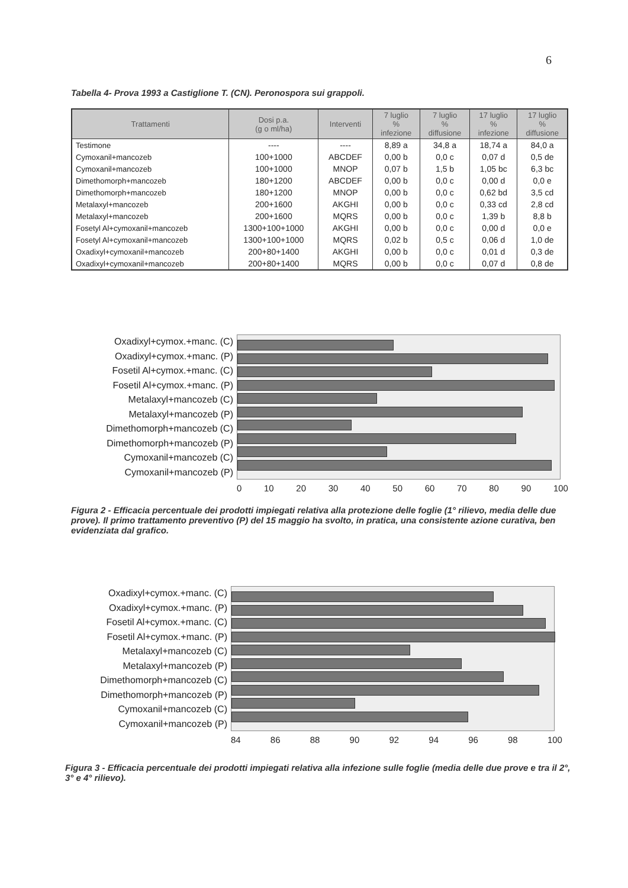6
Tabella 4- Prova 1993 a Castiglione T. (CN). Peronospora sui grappoli.
| Trattamenti | Dosi p.a. (g o ml/ha) | Interventi | 7 luglio % infezione | 7 luglio % diffusione | 17 luglio % infezione | 17 luglio % diffusione |
| --- | --- | --- | --- | --- | --- | --- |
| Testimone | ---- | ---- | 8,89 a | 34,8 a | 18,74 a | 84,0 a |
| Cymoxanil+mancozeb | 100+1000 | ABCDEF | 0,00 b | 0,0 c | 0,07 d | 0,5 de |
| Cymoxanil+mancozeb | 100+1000 | MNOP | 0,07 b | 1,5 b | 1,05 bc | 6,3 bc |
| Dimethomorph+mancozeb | 180+1200 | ABCDEF | 0,00 b | 0,0 c | 0,00 d | 0,0 e |
| Dimethomorph+mancozeb | 180+1200 | MNOP | 0,00 b | 0,0 c | 0,62 bd | 3,5 cd |
| Metalaxyl+mancozeb | 200+1600 | AKGHI | 0,00 b | 0,0 c | 0,33 cd | 2,8 cd |
| Metalaxyl+mancozeb | 200+1600 | MQRS | 0,00 b | 0,0 c | 1,39 b | 8,8 b |
| Fosetyl Al+cymoxanil+mancozeb | 1300+100+1000 | AKGHI | 0,00 b | 0,0 c | 0,00 d | 0,0 e |
| Fosetyl Al+cymoxanil+mancozeb | 1300+100+1000 | MQRS | 0,02 b | 0,5 c | 0,06 d | 1,0 de |
| Oxadixyl+cymoxanil+mancozeb | 200+80+1400 | AKGHI | 0,00 b | 0,0 c | 0,01 d | 0,3 de |
| Oxadixyl+cymoxanil+mancozeb | 200+80+1400 | MQRS | 0,00 b | 0,0 c | 0,07 d | 0,8 de |
Oxadixyl+cymox.+manc. (C)
Oxadixyl+cymox.+manc. (P)
Fosetil Al+cymox.+manc. (C)
Fosetil Al+cymox.+manc. (P)
Metalaxyl+mancozeb (C)
Metalaxyl+mancozeb (P)
Dimethomorph+mancozeb (C)
Dimethomorph+mancozeb (P)
Cymoxanil+mancozeb (C)
Cymoxanil+mancozeb (P)
0 10 20 30 40 50 60 70 80 90 100
Figura 2 - Efficacia percentuale dei prodotti impiegati relativa alla protezione delle foglie (1° rilievo, media delle due prove). Il primo trattamento preventivo (P) del 15 maggio ha svolto, in pratica, una consistente azione curativa, ben evidenziata dal grafico.
Oxadixyl+cymox.+manc. (C)
Oxadixyl+cymox.+manc. (P)
Fosetil Al+cymox.+manc. (C)
Fosetil Al+cymox.+manc. (P)
Metalaxyl+mancozeb (C)
Metalaxyl+mancozeb (P)
Dimethomorph+mancozeb (C)
Dimethomorph+mancozeb (P)
Cymoxanil+mancozeb (C)
Cymoxanil+mancozeb (P)
84 86 88 90 92 94 96 98 100
Figura 3 - Efficacia percentuale dei prodotti impiegati relativa alla infezione sulle foglie (media delle due prove e tra il 2°, 3° e 4° rilievo).